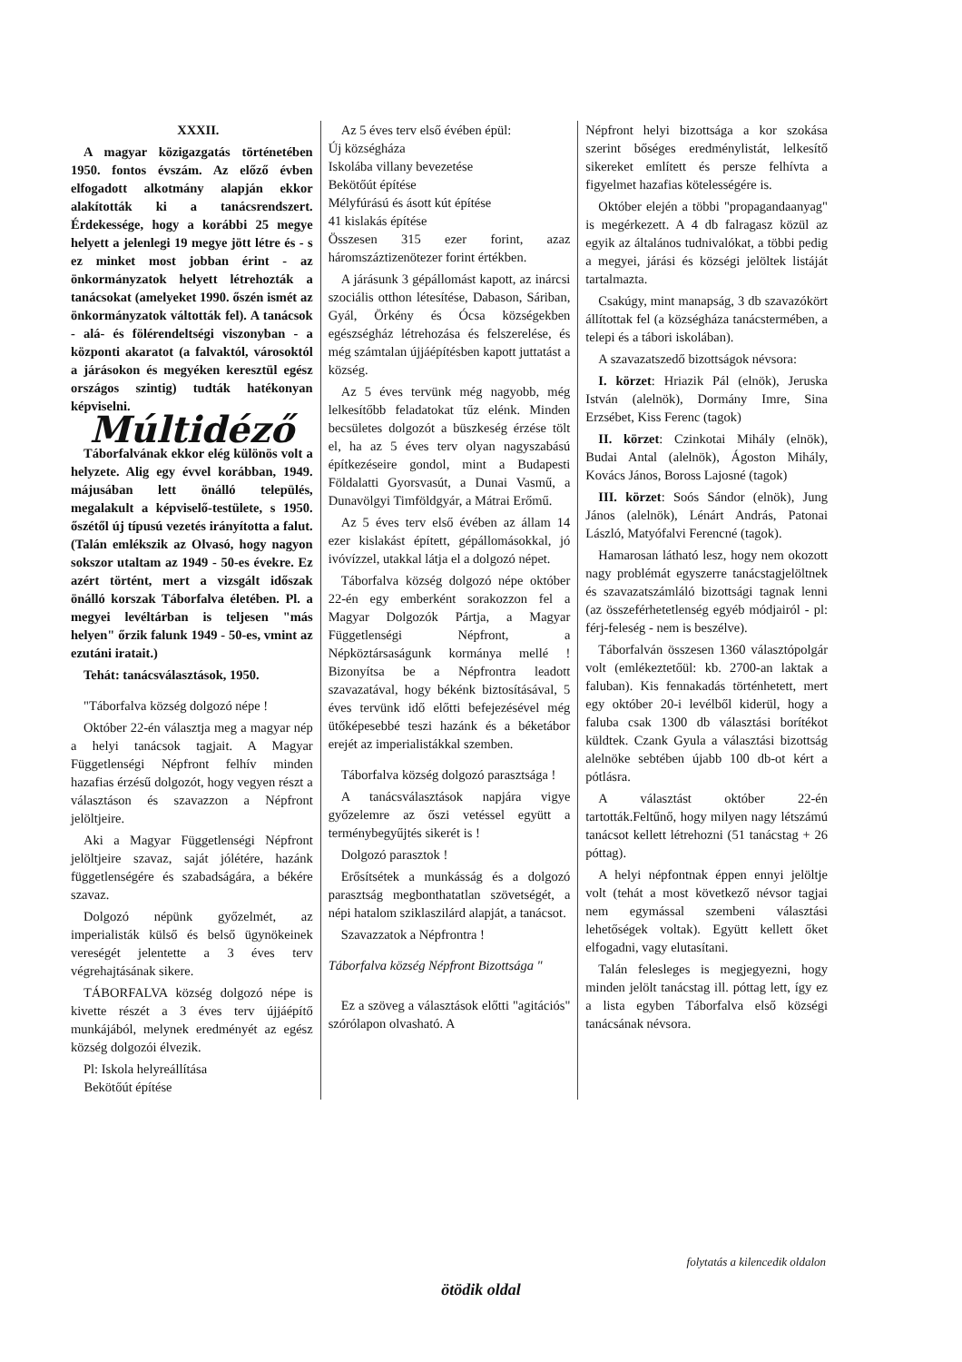XXXII.
A magyar közigazgatás történetében 1950. fontos évszám. Az előző évben elfogadott alkotmány alapján ekkor alakították ki a tanácsrendszert. Érdekessége, hogy a korábbi 25 megye helyett a jelenlegi 19 megye jött létre és - s ez minket most jobban érint - az önkormányzatok helyett létrehozták a tanácsokat (amelyeket 1990. őszén ismét az önkormányzatok váltották fel). A tanácsok - alá- és fölérendeltségi viszonyban - a központi akaratot (a falvaktól, városoktól a járásokon és megyéken keresztül egész országos szintig) tudták hatékonyan képviselni.
Múltidéző
Táborfalvának ekkor elég különös volt a helyzete. Alig egy évvel korábban, 1949. májusában lett önálló település, megalakult a képviselő-testülete, s 1950. őszétől új típusú vezetés irányította a falut. (Talán emlékszik az Olvasó, hogy nagyon sokszor utaltam az 1949 - 50-es évekre. Ez azért történt, mert a vizsgált időszak önálló korszak Táborfalva életében. Pl. a megyei levéltárban is teljesen "más helyen" őrzik falunk 1949 - 50-es, vmint az ezutáni iratait.)
Tehát: tanácsválasztások, 1950.
"Táborfalva község dolgozó népe !
Október 22-én választja meg a magyar nép a helyi tanácsok tagjait. A Magyar Függetlenségi Népfront felhív minden hazafias érzésű dolgozót, hogy vegyen részt a választáson és szavazzon a Népfront jelöltjeire.
Aki a Magyar Függetlenségi Népfront jelöltjeire szavaz, saját jólétére, hazánk függetlenségére és szabadságára, a békére szavaz.
Dolgozó népünk győzelmét, az imperialisták külső és belső ügynökeinek vereségét jelentette a 3 éves terv végrehajtásának sikere.
TÁBORFALVA község dolgozó népe is kivette részét a 3 éves terv újjáépítő munkájából, melynek eredményét az egész község dolgozói élvezik.
Pl: Iskola helyreállítása
Bekötőút építése
Az 5 éves terv első évében épül:
Új községháza
Iskolába villany bevezetése
Bekötőút építése
Mélyfúrású és ásott kút építése
41 kislakás építése
Összesen 315 ezer forint, azaz háromszáztizenötezer forint értékben.
A járásunk 3 gépállomást kapott, az inárcsi szociális otthon létesítése, Dabason, Sáriban, Gyál, Örkény és Ócsa községekben egészségház létrehozása és felszerelése, és még számtalan újjáépítésben kapott juttatást a község.
Az 5 éves tervünk még nagyobb, még lelkesítőbb feladatokat tűz elénk. Minden becsületes dolgozót a büszkeség érzése tölt el, ha az 5 éves terv olyan nagyszabású építkezéseire gondol, mint a Budapesti Földalatti Gyorsvasút, a Dunai Vasmű, a Dunavölgyi Timföldgyár, a Mátrai Erőmű.
Az 5 éves terv első évében az állam 14 ezer kislakást épített, gépállomásokkal, jó ivóvízzel, utakkal látja el a dolgozó népet.
Táborfalva község dolgozó népe október 22-én egy emberként sorakozzon fel a Magyar Dolgozók Pártja, a Magyar Függetlenségi Népfront, a Népköztársaságunk kormánya mellé ! Bizonyítsa be a Népfrontra leadott szavazatával, hogy békénk biztosításával, 5 éves tervünk idő előtti befejezésével még ütőképesebbé teszi hazánk és a béketábor erejét az imperialistákkal szemben.
Táborfalva község dolgozó parasztsága !
A tanácsválasztások napjára vigye győzelemre az őszi vetéssel együtt a terménybegyűjtés sikerét is !
Dolgozó parasztok !
Erősítsétek a munkásság és a dolgozó parasztság megbonthatatlan szövetségét, a népi hatalom sziklaszilárd alapját, a tanácsot.
Szavazzatok a Népfrontra !
Táborfalva község Népfront Bizottsága "
Ez a szöveg a választások előtti "agitációs" szórólapon olvasható. A
Népfront helyi bizottsága a kor szokása szerint bőséges eredménylistát, lelkesítő sikereket említett és persze felhívta a figyelmet hazafias kötelességére is.
Október elején a többi "propagandaanyag" is megérkezett. A 4 db falragasz közül az egyik az általános tudnivalókat, a többi pedig a megyei, járási és községi jelöltek listáját tartalmazta.
Csakúgy, mint manapság, 3 db szavazókört állítottak fel (a községháza tanácstermében, a telepi és a tábori iskolában).
A szavazatszedő bizottságok névsora:
I. körzet: Hriazik Pál (elnök), Jeruska István (alelnök), Dormány Imre, Sina Erzsébet, Kiss Ferenc (tagok)
II. körzet: Czinkotai Mihály (elnök), Budai Antal (alelnök), Ágoston Mihály, Kovács János, Boross Lajosné (tagok)
III. körzet: Soós Sándor (elnök), Jung János (alelnök), Lénárt András, Patonai László, Matyófalvi Ferencné (tagok).
Hamarosan látható lesz, hogy nem okozott nagy problémát egyszerre tanácstagjelöltnek és szavazatszámláló bizottsági tagnak lenni (az összeférhetetlenség egyéb módjairól - pl: férj-feleség - nem is beszélve).
Táborfalván összesen 1360 választópolgár volt (emlékeztetőül: kb. 2700-an laktak a faluban). Kis fennakadás történhetett, mert egy október 20-i levélből kiderül, hogy a faluba csak 1300 db választási borítékot küldtek. Czank Gyula a választási bizottság alelnöke sebtében újabb 100 db-ot kért a pótlásra.
A választást október 22-én tartották.Feltűnő, hogy milyen nagy létszámú tanácsot kellett létrehozni (51 tanácstag + 26 póttag).
A helyi népfontnak éppen ennyi jelöltje volt (tehát a most következő névsor tagjai nem egymással szembeni választási lehetőségek voltak). Együtt kellett őket elfogadni, vagy elutasítani.
Talán felesleges is megjegyezni, hogy minden jelölt tanácstag ill. póttag lett, így ez a lista egyben Táborfalva első községi tanácsának névsora.
folytatás a kilencedik oldalon
ötödik oldal